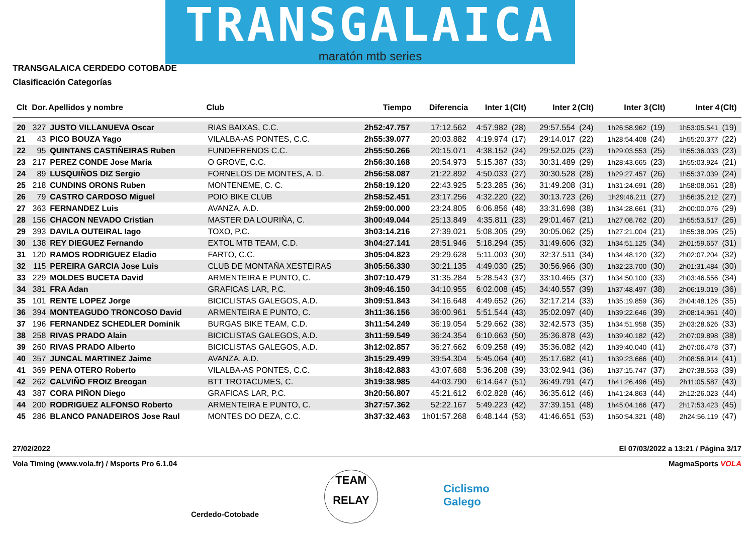TRANSGALAICA
maratón mtb series
TRANSGALAICA CERDEDO COTOBADE
Clasificación Categorías
| Clt | Dor. | Apellidos y nombre | Club | Tiempo | Diferencia | Inter 1 | (Clt) | Inter 2 | (Clt) | Inter 3 | (Clt) | Inter 4 | (Clt) |
| --- | --- | --- | --- | --- | --- | --- | --- | --- | --- | --- | --- | --- | --- |
| 20 | 327 | JUSTO VILLANUEVA Oscar | RIAS BAIXAS, C.C. | 2h52:47.757 | 17:12.562 | 4:57.982 | (28) | 29:57.554 | (24) | 1h26:58.962 | (19) | 1h53:05.541 | (19) |
| 21 | 43 | PICO BOUZA Yago | VILALBA-AS PONTES, C.C. | 2h55:39.077 | 20:03.882 | 4:19.974 | (17) | 29:14.017 | (22) | 1h28:54.408 | (24) | 1h55:20.377 | (22) |
| 22 | 95 | QUINTANS CASTIÑEIRAS Ruben | FUNDEFRENOS C.C. | 2h55:50.266 | 20:15.071 | 4:38.152 | (24) | 29:52.025 | (23) | 1h29:03.553 | (25) | 1h55:36.033 | (23) |
| 23 | 217 | PEREZ CONDE Jose Maria | O GROVE, C.C. | 2h56:30.168 | 20:54.973 | 5:15.387 | (33) | 30:31.489 | (29) | 1h28:43.665 | (23) | 1h55:03.924 | (21) |
| 24 | 89 | LUSQUIÑOS DIZ Sergio | FORNELOS DE MONTES, A. D. | 2h56:58.087 | 21:22.892 | 4:50.033 | (27) | 30:30.528 | (28) | 1h29:27.457 | (26) | 1h55:37.039 | (24) |
| 25 | 218 | CUNDINS ORONS Ruben | MONTENEME, C. C. | 2h58:19.120 | 22:43.925 | 5:23.285 | (36) | 31:49.208 | (31) | 1h31:24.691 | (28) | 1h58:08.061 | (28) |
| 26 | 79 | CASTRO CARDOSO Miguel | POIO BIKE CLUB | 2h58:52.451 | 23:17.256 | 4:32.220 | (22) | 30:13.723 | (26) | 1h29:46.211 | (27) | 1h56:35.212 | (27) |
| 27 | 363 | FERNANDEZ Luis | AVANZA, A.D. | 2h59:00.000 | 23:24.805 | 6:06.856 | (48) | 33:31.698 | (38) | 1h34:28.661 | (31) | 2h00:00.076 | (29) |
| 28 | 156 | CHACON NEVADO Cristian | MASTER DA LOURIÑA, C. | 3h00:49.044 | 25:13.849 | 4:35.811 | (23) | 29:01.467 | (21) | 1h27:08.762 | (20) | 1h55:53.517 | (26) |
| 29 | 393 | DAVILA OUTEIRAL Iago | TOXO, P.C. | 3h03:14.216 | 27:39.021 | 5:08.305 | (29) | 30:05.062 | (25) | 1h27:21.004 | (21) | 1h55:38.095 | (25) |
| 30 | 138 | REY DIEGUEZ Fernando | EXTOL MTB TEAM, C.D. | 3h04:27.141 | 28:51.946 | 5:18.294 | (35) | 31:49.606 | (32) | 1h34:51.125 | (34) | 2h01:59.657 | (31) |
| 31 | 120 | RAMOS RODRIGUEZ Eladio | FARTO, C.C. | 3h05:04.823 | 29:29.628 | 5:11.003 | (30) | 32:37.511 | (34) | 1h34:48.120 | (32) | 2h02:07.204 | (32) |
| 32 | 115 | PEREIRA GARCIA Jose Luis | CLUB DE MONTAÑA XESTEIRAS | 3h05:56.330 | 30:21.135 | 4:49.030 | (25) | 30:56.966 | (30) | 1h32:23.700 | (30) | 2h01:31.484 | (30) |
| 33 | 229 | MOLDES BUCETA David | ARMENTEIRA E PUNTO, C. | 3h07:10.479 | 31:35.284 | 5:28.543 | (37) | 33:10.465 | (37) | 1h34:50.100 | (33) | 2h03:46.556 | (34) |
| 34 | 381 | FRA Adan | GRAFICAS LAR, P.C. | 3h09:46.150 | 34:10.955 | 6:02.008 | (45) | 34:40.557 | (39) | 1h37:48.497 | (38) | 2h06:19.019 | (36) |
| 35 | 101 | RENTE LOPEZ Jorge | BICICLISTAS GALEGOS, A.D. | 3h09:51.843 | 34:16.648 | 4:49.652 | (26) | 32:17.214 | (33) | 1h35:19.859 | (36) | 2h04:48.126 | (35) |
| 36 | 394 | MONTEAGUDO TRONCOSO David | ARMENTEIRA E PUNTO, C. | 3h11:36.156 | 36:00.961 | 5:51.544 | (43) | 35:02.097 | (40) | 1h39:22.646 | (39) | 2h08:14.961 | (40) |
| 37 | 196 | FERNANDEZ SCHEDLER Dominik | BURGAS BIKE TEAM, C.D. | 3h11:54.249 | 36:19.054 | 5:29.662 | (38) | 32:42.573 | (35) | 1h34:51.958 | (35) | 2h03:28.626 | (33) |
| 38 | 258 | RIVAS PRADO Alain | BICICLISTAS GALEGOS, A.D. | 3h11:59.549 | 36:24.354 | 6:10.663 | (50) | 35:36.878 | (43) | 1h39:40.182 | (42) | 2h07:09.898 | (38) |
| 39 | 260 | RIVAS PRADO Alberto | BICICLISTAS GALEGOS, A.D. | 3h12:02.857 | 36:27.662 | 6:09.258 | (49) | 35:36.082 | (42) | 1h39:40.040 | (41) | 2h07:06.478 | (37) |
| 40 | 357 | JUNCAL MARTINEZ Jaime | AVANZA, A.D. | 3h15:29.499 | 39:54.304 | 5:45.064 | (40) | 35:17.682 | (41) | 1h39:23.666 | (40) | 2h08:56.914 | (41) |
| 41 | 369 | PENA OTERO Roberto | VILALBA-AS PONTES, C.C. | 3h18:42.883 | 43:07.688 | 5:36.208 | (39) | 33:02.941 | (36) | 1h37:15.747 | (37) | 2h07:38.563 | (39) |
| 42 | 262 | CALVIÑO FROIZ Breogan | BTT TROTACUMES, C. | 3h19:38.985 | 44:03.790 | 6:14.647 | (51) | 36:49.791 | (47) | 1h41:26.496 | (45) | 2h11:05.587 | (43) |
| 43 | 387 | CORA PIÑON Diego | GRAFICAS LAR, P.C. | 3h20:56.807 | 45:21.612 | 6:02.828 | (46) | 36:35.612 | (46) | 1h41:24.863 | (44) | 2h12:26.023 | (44) |
| 44 | 200 | RODRIGUEZ ALFONSO Roberto | ARMENTEIRA E PUNTO, C. | 3h27:57.362 | 52:22.167 | 5:49.223 | (42) | 37:39.151 | (48) | 1h45:04.166 | (47) | 2h17:53.423 | (45) |
| 45 | 286 | BLANCO PANADEIROS Jose Raul | MONTES DO DEZA, C.C. | 3h37:32.463 | 1h01:57.268 | 6:48.144 | (53) | 41:46.651 | (53) | 1h50:54.321 | (48) | 2h24:56.119 | (47) |
27/02/2022 El 07/03/2022 a 13:21 / Página 3/17
Vola Timing (www.vola.fr) / Msports Pro 6.1.04 MagmaSports VOLA
Cerdedo-Cotobade
TEAM
RELAY
Ciclismo
Galego